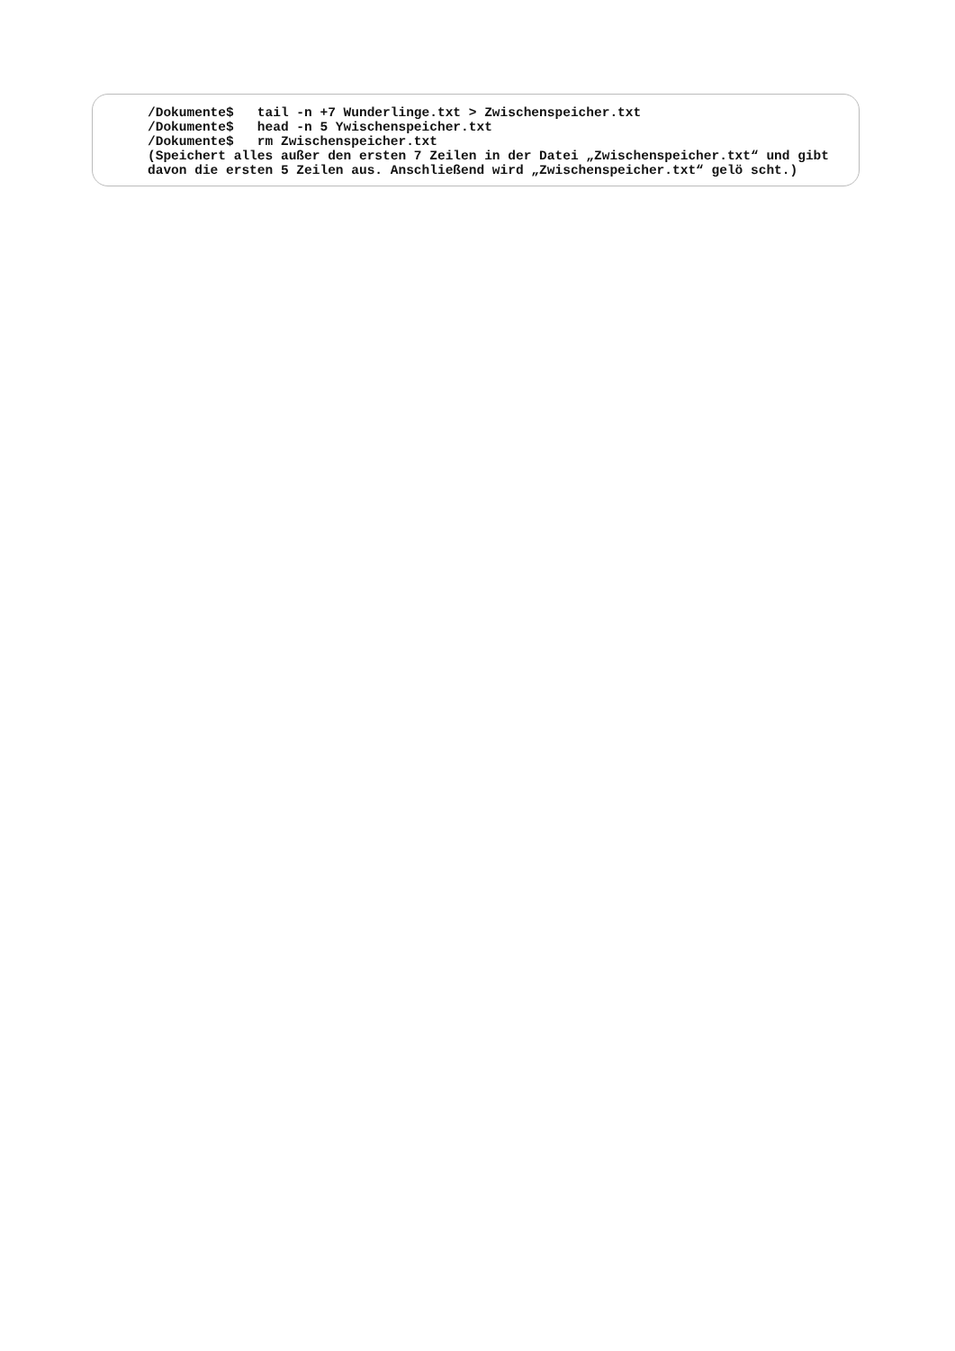/Dokumente$ tail -n +7 Wunderlinge.txt > Zwischenspeicher.txt /Dokumente$ head -n 5 Ywischenspeicher.txt /Dokumente$ rm Zwischenspeicher.txt (Speichert alles außer den ersten 7 Zeilen in der Datei „Zwischenspeicher.txt“ und gibt davon die ersten 5 Zeilen aus. Anschließend wird „Zwischenspeicher.txt“ gelö scht.)